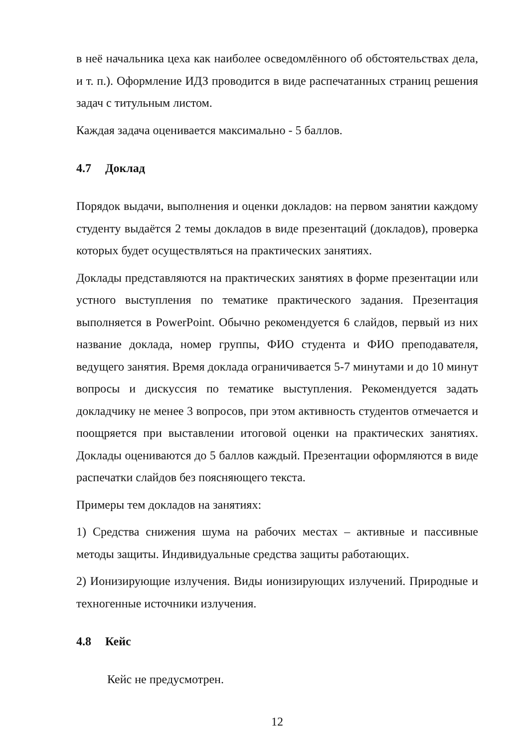в неё начальника цеха как наиболее осведомлённого об обстоятельствах дела, и т. п.). Оформление ИДЗ проводится в виде распечатанных страниц решения задач с титульным листом.
Каждая задача оценивается максимально - 5 баллов.
4.7 Доклад
Порядок выдачи, выполнения и оценки докладов: на первом занятии каждому студенту выдаётся 2 темы докладов в виде презентаций (докладов), проверка которых будет осуществляться на практических занятиях.
Доклады представляются на практических занятиях в форме презентации или устного выступления по тематике практического задания. Презентация выполняется в PowerPoint. Обычно рекомендуется 6 слайдов, первый из них название доклада, номер группы, ФИО студента и ФИО преподавателя, ведущего занятия. Время доклада ограничивается 5-7 минутами и до 10 минут вопросы и дискуссия по тематике выступления. Рекомендуется задать докладчику не менее 3 вопросов, при этом активность студентов отмечается и поощряется при выставлении итоговой оценки на практических занятиях. Доклады оцениваются до 5 баллов каждый. Презентации оформляются в виде распечатки слайдов без поясняющего текста.
Примеры тем докладов на занятиях:
1) Средства снижения шума на рабочих местах – активные и пассивные методы защиты. Индивидуальные средства защиты работающих.
2) Ионизирующие излучения. Виды ионизирующих излучений. Природные и техногенные источники излучения.
4.8 Кейс
Кейс не предусмотрен.
12